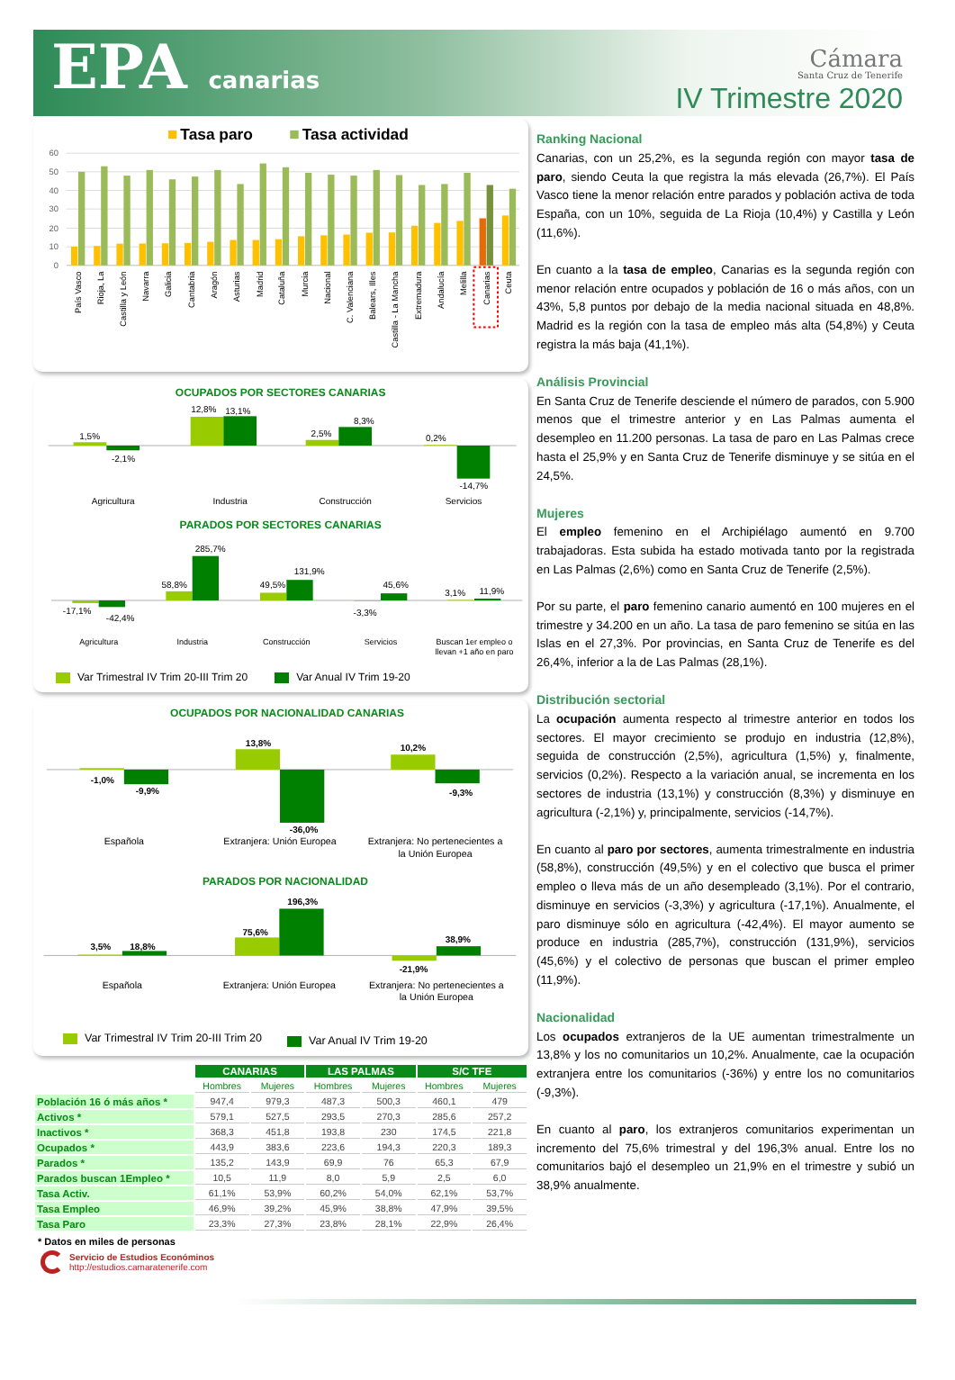EPA canarias
Cámara
Santa Cruz de Tenerife
IV Trimestre 2020
Tasa paro
Tasa actividad
60
50
40
30
20
10
0
País Vasco
Rioja, La
Castilla y León
Navarra
Galicia
Cantabria
Aragón
Asturias
Madrid
Cataluña
Murcia
Nacional
C. Valenciana
Balears, Illes
Castilla - La Mancha
Extremadura
Andalucía
Melilla
Canarias
Ceuta
OCUPADOS POR SECTORES CANARIAS
1,5%
-2,1%
12,8%
13,1%
2,5%
8,3%
0,2%
-14,7%
Agricultura
Industria
Construcción
Servicios
PARADOS POR SECTORES CANARIAS
-17,1%
-42,4%
58,8%
285,7%
49,5%
131,9%
-3,3%
45,6%
3,1%
11,9%
Agricultura
Industria
Construcción
Servicios
Buscan 1er empleo o
llevan +1 año en paro
Var Trimestral IV Trim 20-III Trim 20 Var Anual IV Trim 19-20
OCUPADOS POR NACIONALIDAD CANARIAS
-1,0%
-9,9%
13,8%
-36,0%
10,2%
-9,3%
Española
Extranjera: Unión Europea
Extranjera: No pertenecientes a
la Unión Europea
PARADOS POR NACIONALIDAD
3,5%
18,8%
75,6%
196,3%
-21,9%
38,9%
Española
Extranjera: Unión Europea
Extranjera: No pertenecientes a
la Unión Europea
Var Trimestral IV Trim 20-III Trim 20 Var Anual IV Trim 19-20
| | CANARIAS | | LAS PALMAS | | S/C TFE | |
| --- | --- | --- | --- | --- | --- | --- |
| | Hombres | Mujeres | Hombres | Mujeres | Hombres | Mujeres |
| Población 16 ó más años * | 947,4 | 979,3 | 487,3 | 500,3 | 460,1 | 479 |
| Activos * | 579,1 | 527,5 | 293,5 | 270,3 | 285,6 | 257,2 |
| Inactivos * | 368,3 | 451,8 | 193,8 | 230 | 174,5 | 221,8 |
| Ocupados * | 443,9 | 383,6 | 223,6 | 194,3 | 220,3 | 189,3 |
| Parados * | 135,2 | 143,9 | 69,9 | 76 | 65,3 | 67,9 |
| Parados buscan 1Empleo * | 10,5 | 11,9 | 8,0 | 5,9 | 2,5 | 6,0 |
| Tasa Activ. | 61,1% | 53,9% | 60,2% | 54,0% | 62,1% | 53,7% |
| Tasa Empleo | 46,9% | 39,2% | 45,9% | 38,8% | 47,9% | 39,5% |
| Tasa Paro | 23,3% | 27,3% | 23,8% | 28,1% | 22,9% | 26,4% |
* Datos en miles de personas
Servicio de Estudios Económinos
http://estudios.camaratenerife.com
Ranking Nacional
Canarias, con un 25,2%, es la segunda región con mayor tasa de paro, siendo Ceuta la que registra la más elevada (26,7%). El País Vasco tiene la menor relación entre parados y población activa de toda España, con un 10%, seguida de La Rioja (10,4%) y Castilla y León (11,6%).
En cuanto a la tasa de empleo, Canarias es la segunda región con menor relación entre ocupados y población de 16 o más años, con un 43%, 5,8 puntos por debajo de la media nacional situada en 48,8%. Madrid es la región con la tasa de empleo más alta (54,8%) y Ceuta registra la más baja (41,1%).
Análisis Provincial
En Santa Cruz de Tenerife desciende el número de parados, con 5.900 menos que el trimestre anterior y en Las Palmas aumenta el desempleo en 11.200 personas. La tasa de paro en Las Palmas crece hasta el 25,9% y en Santa Cruz de Tenerife disminuye y se sitúa en el 24,5%.
Mujeres
El empleo femenino en el Archipiélago aumentó en 9.700 trabajadoras. Esta subida ha estado motivada tanto por la registrada en Las Palmas (2,6%) como en Santa Cruz de Tenerife (2,5%).
Por su parte, el paro femenino canario aumentó en 100 mujeres en el trimestre y 34.200 en un año. La tasa de paro femenino se sitúa en las Islas en el 27,3%. Por provincias, en Santa Cruz de Tenerife es del 26,4%, inferior a la de Las Palmas (28,1%).
Distribución sectorial
La ocupación aumenta respecto al trimestre anterior en todos los sectores. El mayor crecimiento se produjo en industria (12,8%), seguida de construcción (2,5%), agricultura (1,5%) y, finalmente, servicios (0,2%). Respecto a la variación anual, se incrementa en los sectores de industria (13,1%) y construcción (8,3%) y disminuye en agricultura (-2,1%) y, principalmente, servicios (-14,7%).
En cuanto al paro por sectores, aumenta trimestralmente en industria (58,8%), construcción (49,5%) y en el colectivo que busca el primer empleo o lleva más de un año desempleado (3,1%). Por el contrario, disminuye en servicios (-3,3%) y agricultura (-17,1%). Anualmente, el paro disminuye sólo en agricultura (-42,4%). El mayor aumento se produce en industria (285,7%), construcción (131,9%), servicios (45,6%) y el colectivo de personas que buscan el primer empleo (11,9%).
Nacionalidad
Los ocupados extranjeros de la UE aumentan trimestralmente un 13,8% y los no comunitarios un 10,2%. Anualmente, cae la ocupación extranjera entre los comunitarios (-36%) y entre los no comunitarios (-9,3%).
En cuanto al paro, los extranjeros comunitarios experimentan un incremento del 75,6% trimestral y del 196,3% anual. Entre los no comunitarios bajó el desempleo un 21,9% en el trimestre y subió un 38,9% anualmente.